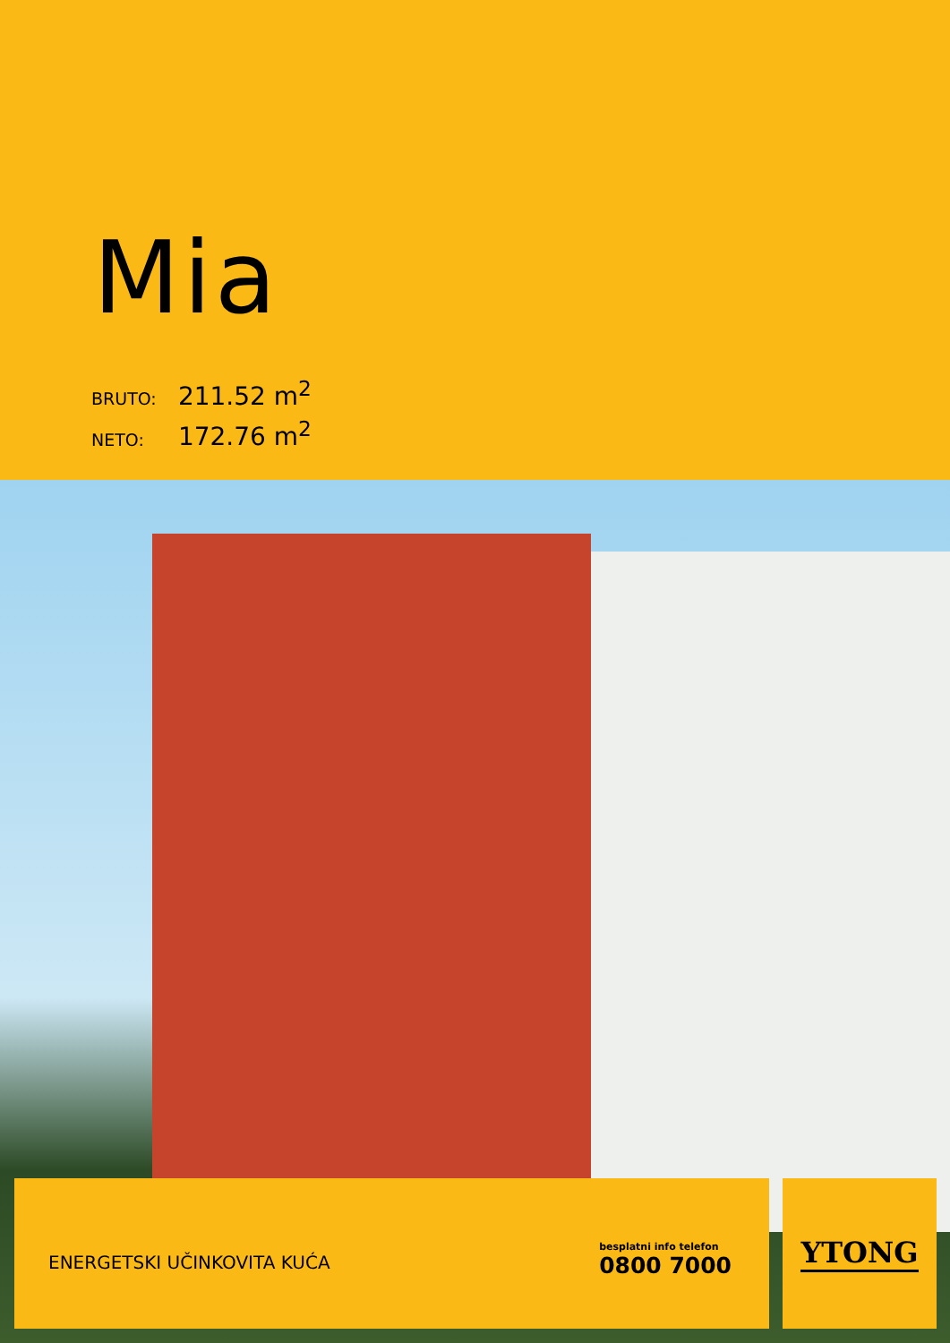Mia
BRUTO: 211.52 m<sup>2</sup>
NETO: 172.76 m<sup>2</sup>
ENERGETSKI UČINKOVITA KUĆA
besplatni info telefon
0800 7000
YTONG